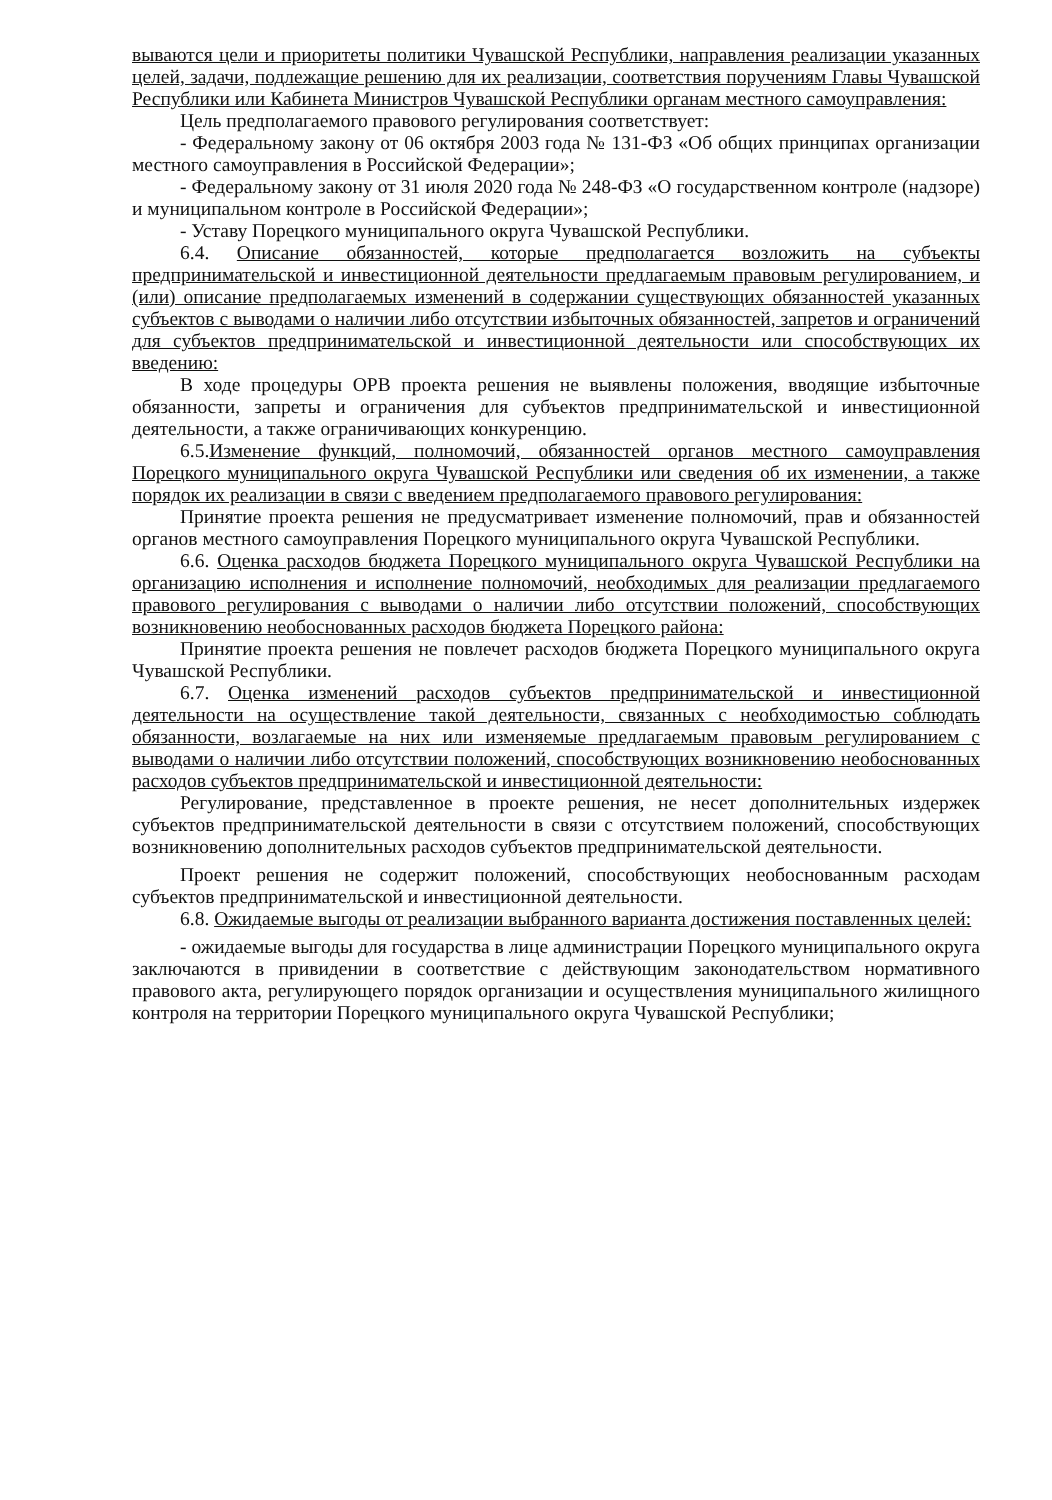вываются цели и приоритеты политики Чувашской Республики, направления реализации указанных целей, задачи, подлежащие решению для их реализации, соответствия поручениям Главы Чувашской Республики или Кабинета Министров Чувашской Республики органам местного самоуправления:
Цель предполагаемого правового регулирования соответствует:
- Федеральному закону от 06 октября 2003 года № 131-ФЗ «Об общих принципах организации местного самоуправления в Российской Федерации»;
- Федеральному закону от 31 июля 2020 года № 248-ФЗ «О государственном контроле (надзоре) и муниципальном контроле в Российской Федерации»;
- Уставу Порецкого муниципального округа Чувашской Республики.
6.4. Описание обязанностей, которые предполагается возложить на субъекты предпринимательской и инвестиционной деятельности предлагаемым правовым регулированием, и (или) описание предполагаемых изменений в содержании существующих обязанностей указанных субъектов с выводами о наличии либо отсутствии избыточных обязанностей, запретов и ограничений для субъектов предпринимательской и инвестиционной деятельности или способствующих их введению:
В ходе процедуры ОРВ проекта решения не выявлены положения, вводящие избыточные обязанности, запреты и ограничения для субъектов предпринимательской и инвестиционной деятельности, а также ограничивающих конкуренцию.
6.5.Изменение функций, полномочий, обязанностей органов местного самоуправления Порецкого муниципального округа Чувашской Республики или сведения об их изменении, а также порядок их реализации в связи с введением предполагаемого правового регулирования:
Принятие проекта решения не предусматривает изменение полномочий, прав и обязанностей органов местного самоуправления Порецкого муниципального округа Чувашской Республики.
6.6. Оценка расходов бюджета Порецкого муниципального округа Чувашской Республики на организацию исполнения и исполнение полномочий, необходимых для реализации предлагаемого правового регулирования с выводами о наличии либо отсутствии положений, способствующих возникновению необоснованных расходов бюджета Порецкого района:
Принятие проекта решения не повлечет расходов бюджета Порецкого муниципального округа Чувашской Республики.
6.7. Оценка изменений расходов субъектов предпринимательской и инвестиционной деятельности на осуществление такой деятельности, связанных с необходимостью соблюдать обязанности, возлагаемые на них или изменяемые предлагаемым правовым регулированием с выводами о наличии либо отсутствии положений, способствующих возникновению необоснованных расходов субъектов предпринимательской и инвестиционной деятельности:
Регулирование, представленное в проекте решения, не несет дополнительных издержек субъектов предпринимательской деятельности в связи с отсутствием положений, способствующих возникновению дополнительных расходов субъектов предпринимательской деятельности.
Проект решения не содержит положений, способствующих необоснованным расходам субъектов предпринимательской и инвестиционной деятельности.
6.8. Ожидаемые выгоды от реализации выбранного варианта достижения поставленных целей:
- ожидаемые выгоды для государства в лице администрации Порецкого муниципального округа заключаются в привидении в соответствие с действующим законодательством нормативного правового акта, регулирующего порядок организации и осуществления муниципального жилищного контроля на территории Порецкого муниципального округа Чувашской Республики;